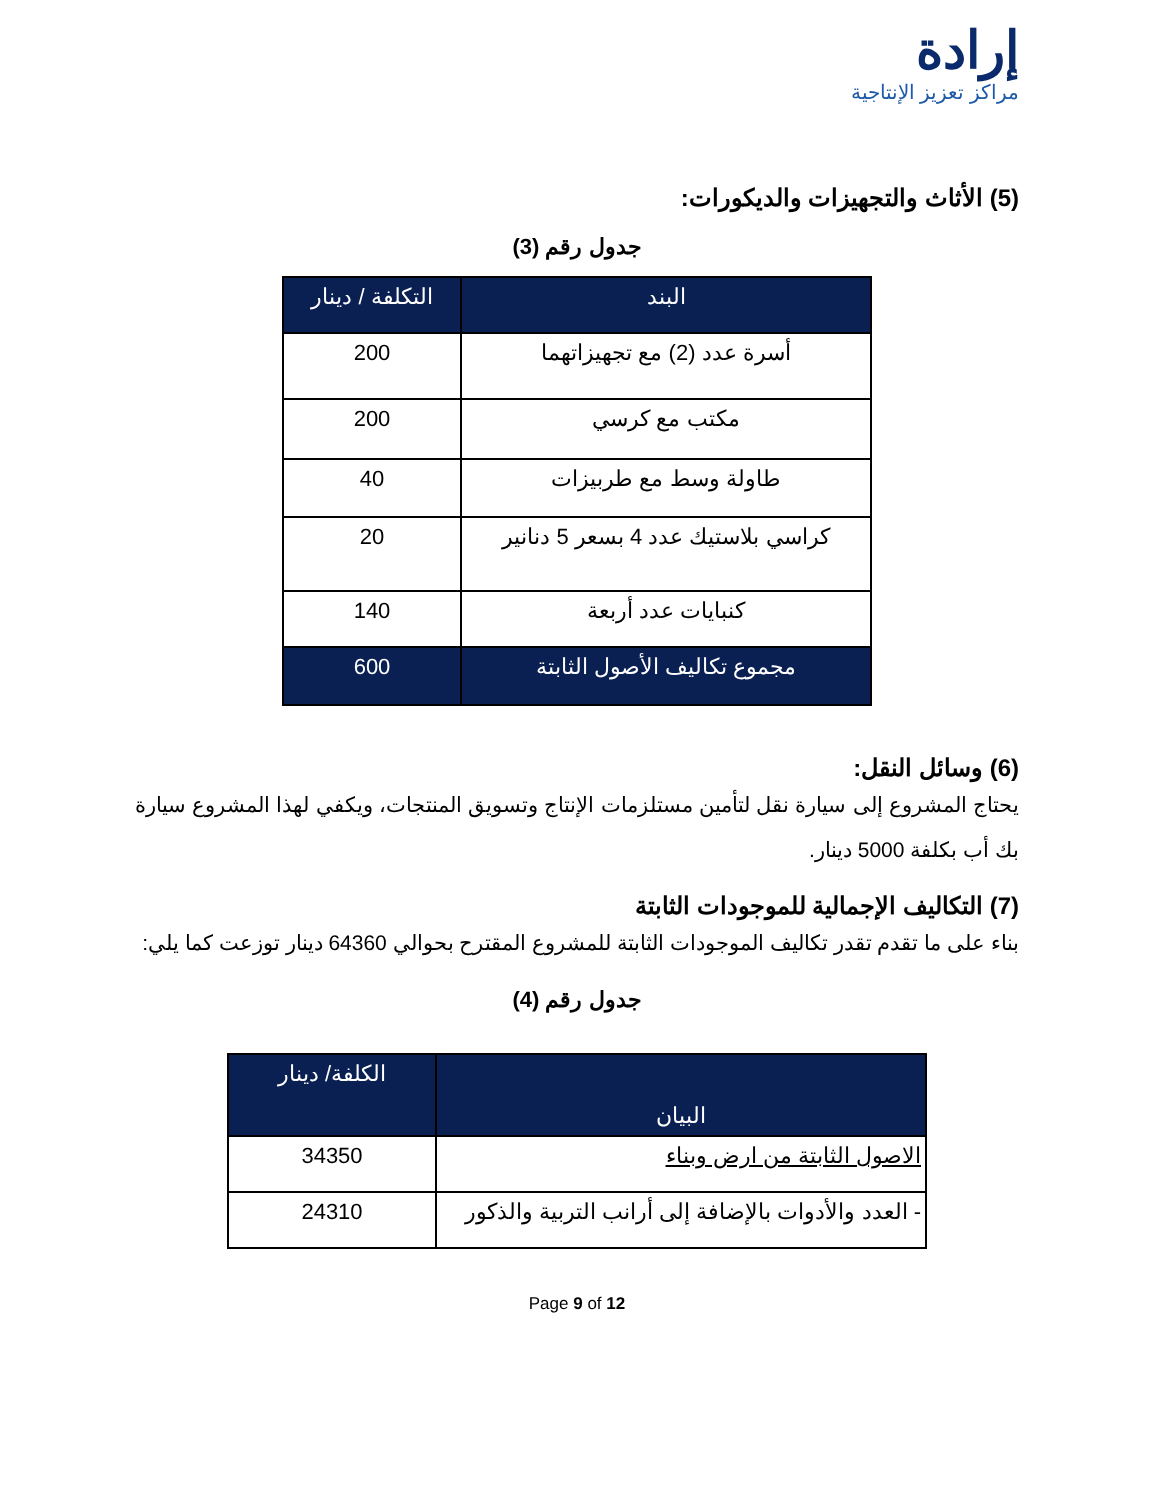إرادة
مراكز تعزيز الإنتاجية
(5) الأثاث والتجهيزات والديكورات:
جدول رقم (3)
| البند | التكلفة / دينار |
| --- | --- |
| أسرة عدد (2) مع تجهيزاتهما | 200 |
| مكتب مع كرسي | 200 |
| طاولة وسط مع طربيزات | 40 |
| كراسي بلاستيك عدد 4 بسعر 5 دنانير | 20 |
| كنبايات عدد أربعة | 140 |
| مجموع تكاليف الأصول الثابتة | 600 |
(6) وسائل النقل:
يحتاج المشروع إلى سيارة نقل لتأمين مستلزمات الإنتاج وتسويق المنتجات، ويكفي لهذا المشروع سيارة بك أب بكلفة 5000 دينار.
(7) التكاليف الإجمالية للموجودات الثابتة
بناء على ما تقدم تقدر تكاليف الموجودات الثابتة للمشروع المقترح بحوالي 64360 دينار توزعت كما يلي:
جدول رقم (4)
| البيان | الكلفة/ دينار |
| --- | --- |
| الاصول الثابتة من ارض وبناء | 34350 |
| - العدد والأدوات بالإضافة إلى أرانب التربية والذكور | 24310 |
Page 9 of 12